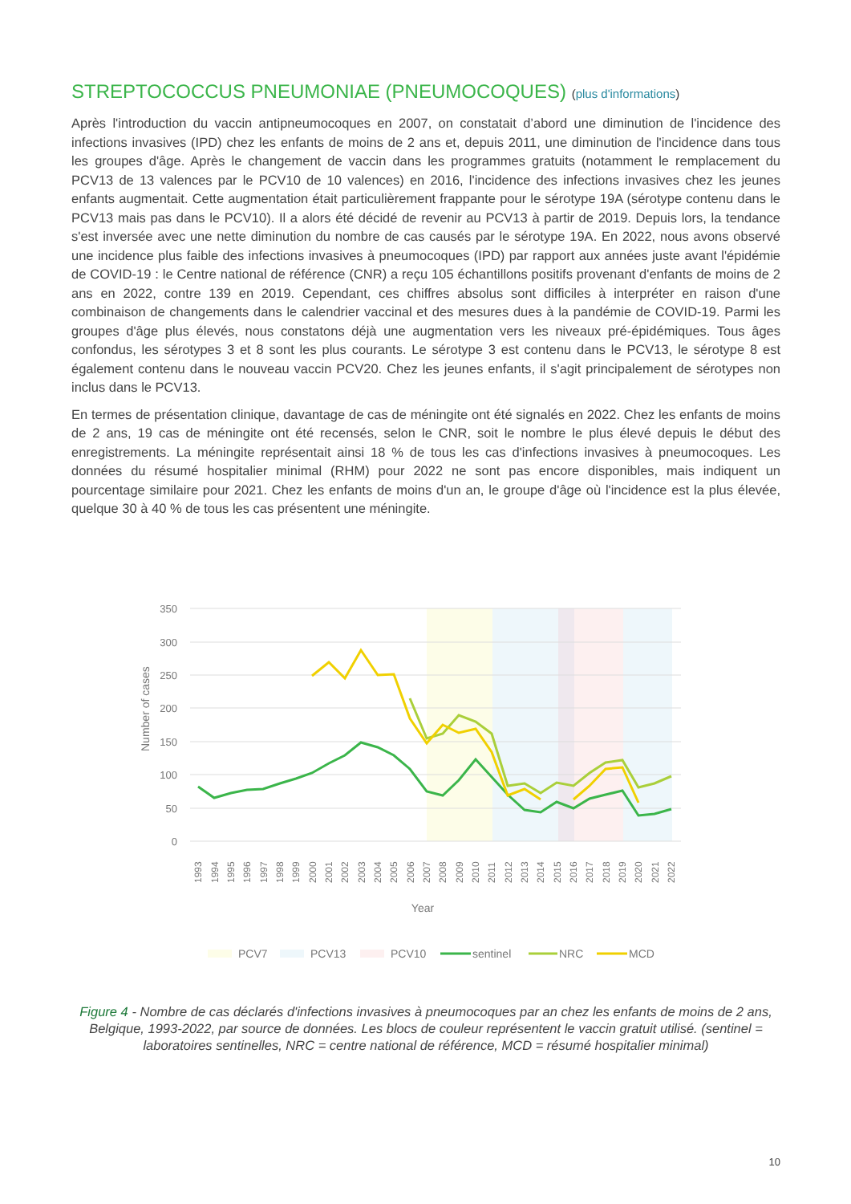STREPTOCOCCUS PNEUMONIAE (PNEUMOCOQUES) (plus d'informations)
Après l'introduction du vaccin antipneumocoques en 2007, on constatait d’abord une diminution de l'incidence des infections invasives (IPD) chez les enfants de moins de 2 ans et, depuis 2011, une diminution de l'incidence dans tous les groupes d'âge. Après le changement de vaccin dans les programmes gratuits (notamment le remplacement du PCV13 de 13 valences par le PCV10 de 10 valences) en 2016, l'incidence des infections invasives chez les jeunes enfants augmentait. Cette augmentation était particulièrement frappante pour le sérotype 19A (sérotype contenu dans le PCV13 mais pas dans le PCV10). Il a alors été décidé de revenir au PCV13 à partir de 2019. Depuis lors, la tendance s'est inversée avec une nette diminution du nombre de cas causés par le sérotype 19A. En 2022, nous avons observé une incidence plus faible des infections invasives à pneumocoques (IPD) par rapport aux années juste avant l'épidémie de COVID-19 : le Centre national de référence (CNR) a reçu 105 échantillons positifs provenant d'enfants de moins de 2 ans en 2022, contre 139 en 2019. Cependant, ces chiffres absolus sont difficiles à interpréter en raison d'une combinaison de changements dans le calendrier vaccinal et des mesures dues à la pandémie de COVID-19. Parmi les groupes d'âge plus élevés, nous constatons déjà une augmentation vers les niveaux pré-épidémiques. Tous âges confondus, les sérotypes 3 et 8 sont les plus courants. Le sérotype 3 est contenu dans le PCV13, le sérotype 8 est également contenu dans le nouveau vaccin PCV20. Chez les jeunes enfants, il s'agit principalement de sérotypes non inclus dans le PCV13.
En termes de présentation clinique, davantage de cas de méningite ont été signalés en 2022. Chez les enfants de moins de 2 ans, 19 cas de méningite ont été recensés, selon le CNR, soit le nombre le plus élevé depuis le début des enregistrements. La méningite représentait ainsi 18 % de tous les cas d'infections invasives à pneumocoques. Les données du résumé hospitalier minimal (RHM) pour 2022 ne sont pas encore disponibles, mais indiquent un pourcentage similaire pour 2021. Chez les enfants de moins d'un an, le groupe d'âge où l'incidence est la plus élevée, quelque 30 à 40 % de tous les cas présentent une méningite.
350
300
250
200
150
100
50
0
Number of cases
1993
1994
1995
1996
1997
1998
1999
2000
2001
2002
2003
2004
2005
2006
2007
2008
2009
2010
2011
2012
2013
2014
2015
2016
2017
2018
2019
2020
2021
2022
Year
PCV7
PCV13
PCV10
sentinel
NRC
MCD
Figure 4 - Nombre de cas déclarés d'infections invasives à pneumocoques par an chez les enfants de moins de 2 ans, Belgique, 1993-2022, par source de données. Les blocs de couleur représentent le vaccin gratuit utilisé. (sentinel = laboratoires sentinelles, NRC = centre national de référence, MCD = résumé hospitalier minimal)
10